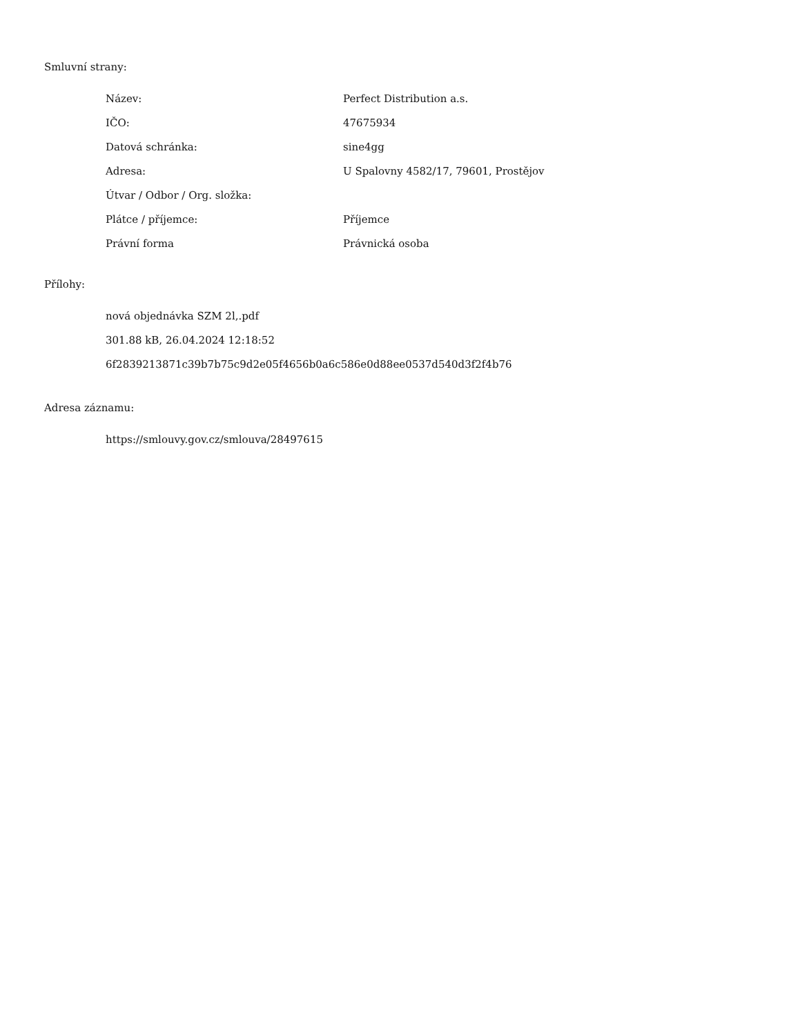Smluvní strany:
| Název: | Perfect Distribution a.s. |
| IČO: | 47675934 |
| Datová schránka: | sine4gg |
| Adresa: | U Spalovny 4582/17, 79601, Prostějov |
| Útvar / Odbor / Org. složka: | |
| Plátce / příjemce: | Příjemce |
| Právní forma | Právnická osoba |
Přílohy:
nová objednávka SZM 2l,.pdf
301.88 kB, 26.04.2024 12:18:52
6f2839213871c39b7b75c9d2e05f4656b0a6c586e0d88ee0537d540d3f2f4b76
Adresa záznamu:
https://smlouvy.gov.cz/smlouva/28497615